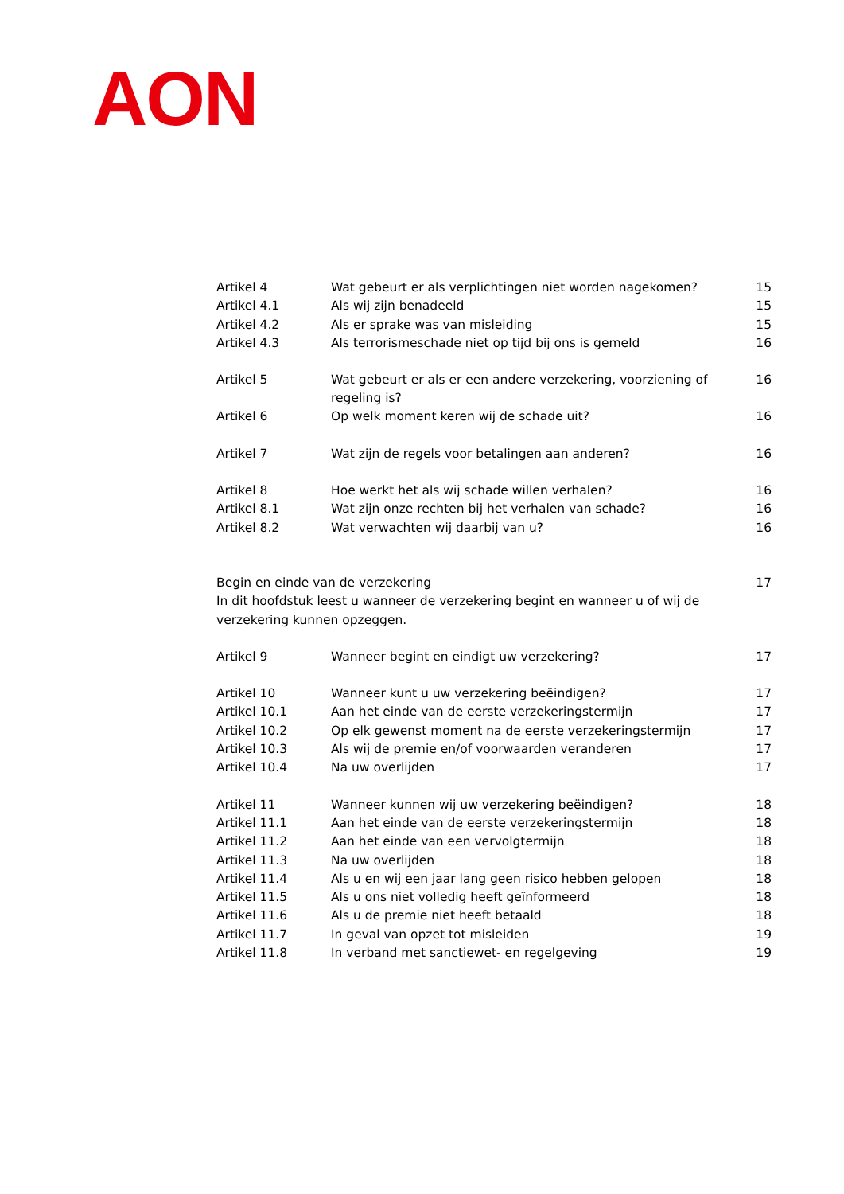AON
Artikel 4 Wat gebeurt er als verplichtingen niet worden nagekomen? 15
Artikel 4.1 Als wij zijn benadeeld 15
Artikel 4.2 Als er sprake was van misleiding 15
Artikel 4.3 Als terrorismeschade niet op tijd bij ons is gemeld 16
Artikel 5 Wat gebeurt er als er een andere verzekering, voorziening of regeling is? 16
Artikel 6 Op welk moment keren wij de schade uit? 16
Artikel 7 Wat zijn de regels voor betalingen aan anderen? 16
Artikel 8 Hoe werkt het als wij schade willen verhalen? 16
Artikel 8.1 Wat zijn onze rechten bij het verhalen van schade? 16
Artikel 8.2 Wat verwachten wij daarbij van u? 16
Begin en einde van de verzekering 17
In dit hoofdstuk leest u wanneer de verzekering begint en wanneer u of wij de verzekering kunnen opzeggen.
Artikel 9 Wanneer begint en eindigt uw verzekering? 17
Artikel 10 Wanneer kunt u uw verzekering beëindigen? 17
Artikel 10.1 Aan het einde van de eerste verzekeringstermijn 17
Artikel 10.2 Op elk gewenst moment na de eerste verzekeringstermijn 17
Artikel 10.3 Als wij de premie en/of voorwaarden veranderen 17
Artikel 10.4 Na uw overlijden 17
Artikel 11 Wanneer kunnen wij uw verzekering beëindigen? 18
Artikel 11.1 Aan het einde van de eerste verzekeringstermijn 18
Artikel 11.2 Aan het einde van een vervolgtermijn 18
Artikel 11.3 Na uw overlijden 18
Artikel 11.4 Als u en wij een jaar lang geen risico hebben gelopen 18
Artikel 11.5 Als u ons niet volledig heeft geïnformeerd 18
Artikel 11.6 Als u de premie niet heeft betaald 18
Artikel 11.7 In geval van opzet tot misleiden 19
Artikel 11.8 In verband met sanctiewet- en regelgeving 19